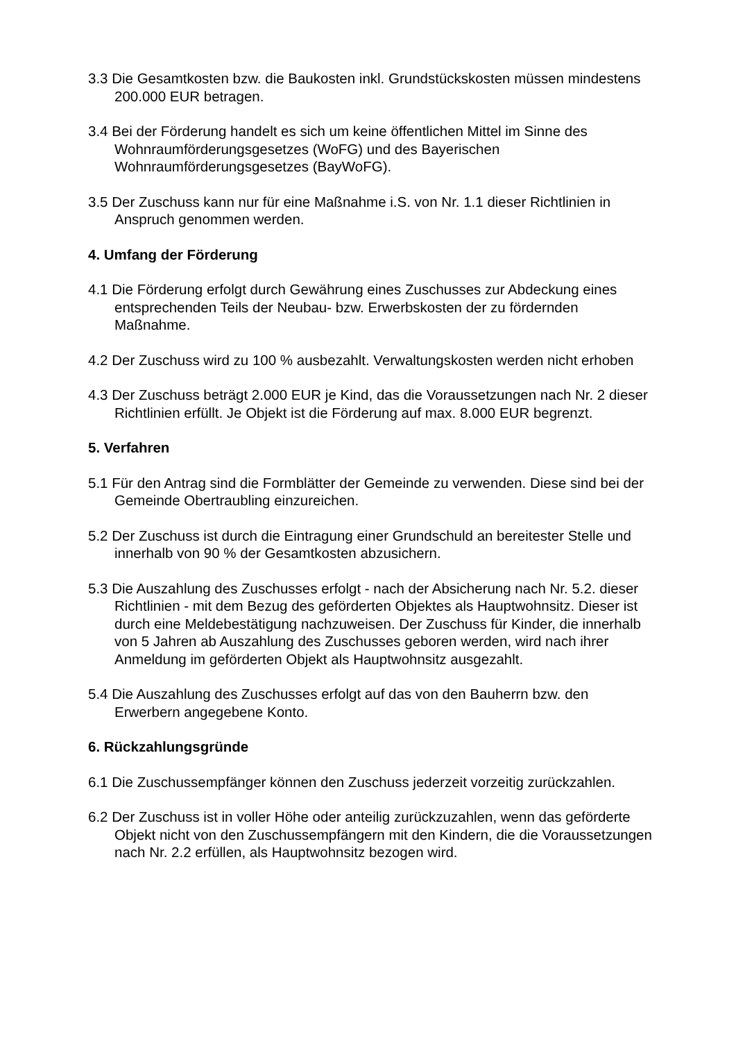3.3 Die Gesamtkosten bzw. die Baukosten inkl. Grundstückskosten müssen mindestens 200.000 EUR betragen.
3.4 Bei der Förderung handelt es sich um keine öffentlichen Mittel im Sinne des Wohnraumförderungsgesetzes (WoFG) und des Bayerischen Wohnraumförderungsgesetzes (BayWoFG).
3.5 Der Zuschuss kann nur für eine Maßnahme i.S. von Nr. 1.1 dieser Richtlinien in Anspruch genommen werden.
4. Umfang der Förderung
4.1 Die Förderung erfolgt durch Gewährung eines Zuschusses zur Abdeckung eines entsprechenden Teils der Neubau- bzw. Erwerbskosten der zu fördernden Maßnahme.
4.2 Der Zuschuss wird zu 100 % ausbezahlt. Verwaltungskosten werden nicht erhoben
4.3 Der Zuschuss beträgt 2.000 EUR je Kind, das die Voraussetzungen nach Nr. 2 dieser Richtlinien erfüllt. Je Objekt ist die Förderung auf max. 8.000 EUR begrenzt.
5. Verfahren
5.1 Für den Antrag sind die Formblätter der Gemeinde zu verwenden. Diese sind bei der Gemeinde Obertraubling einzureichen.
5.2 Der Zuschuss ist durch die Eintragung einer Grundschuld an bereitester Stelle und innerhalb von 90 % der Gesamtkosten abzusichern.
5.3 Die Auszahlung des Zuschusses erfolgt - nach der Absicherung nach Nr. 5.2. dieser Richtlinien - mit dem Bezug des geförderten Objektes als Hauptwohnsitz. Dieser ist durch eine Meldebestätigung nachzuweisen. Der Zuschuss für Kinder, die innerhalb von 5 Jahren ab Auszahlung des Zuschusses geboren werden, wird nach ihrer Anmeldung im geförderten Objekt als Hauptwohnsitz ausgezahlt.
5.4 Die Auszahlung des Zuschusses erfolgt auf das von den Bauherrn bzw. den Erwerbern angegebene Konto.
6. Rückzahlungsgründe
6.1 Die Zuschussempfänger können den Zuschuss jederzeit vorzeitig zurückzahlen.
6.2 Der Zuschuss ist in voller Höhe oder anteilig zurückzuzahlen, wenn das geförderte Objekt nicht von den Zuschussempfängern mit den Kindern, die die Voraussetzungen nach Nr. 2.2 erfüllen, als Hauptwohnsitz bezogen wird.